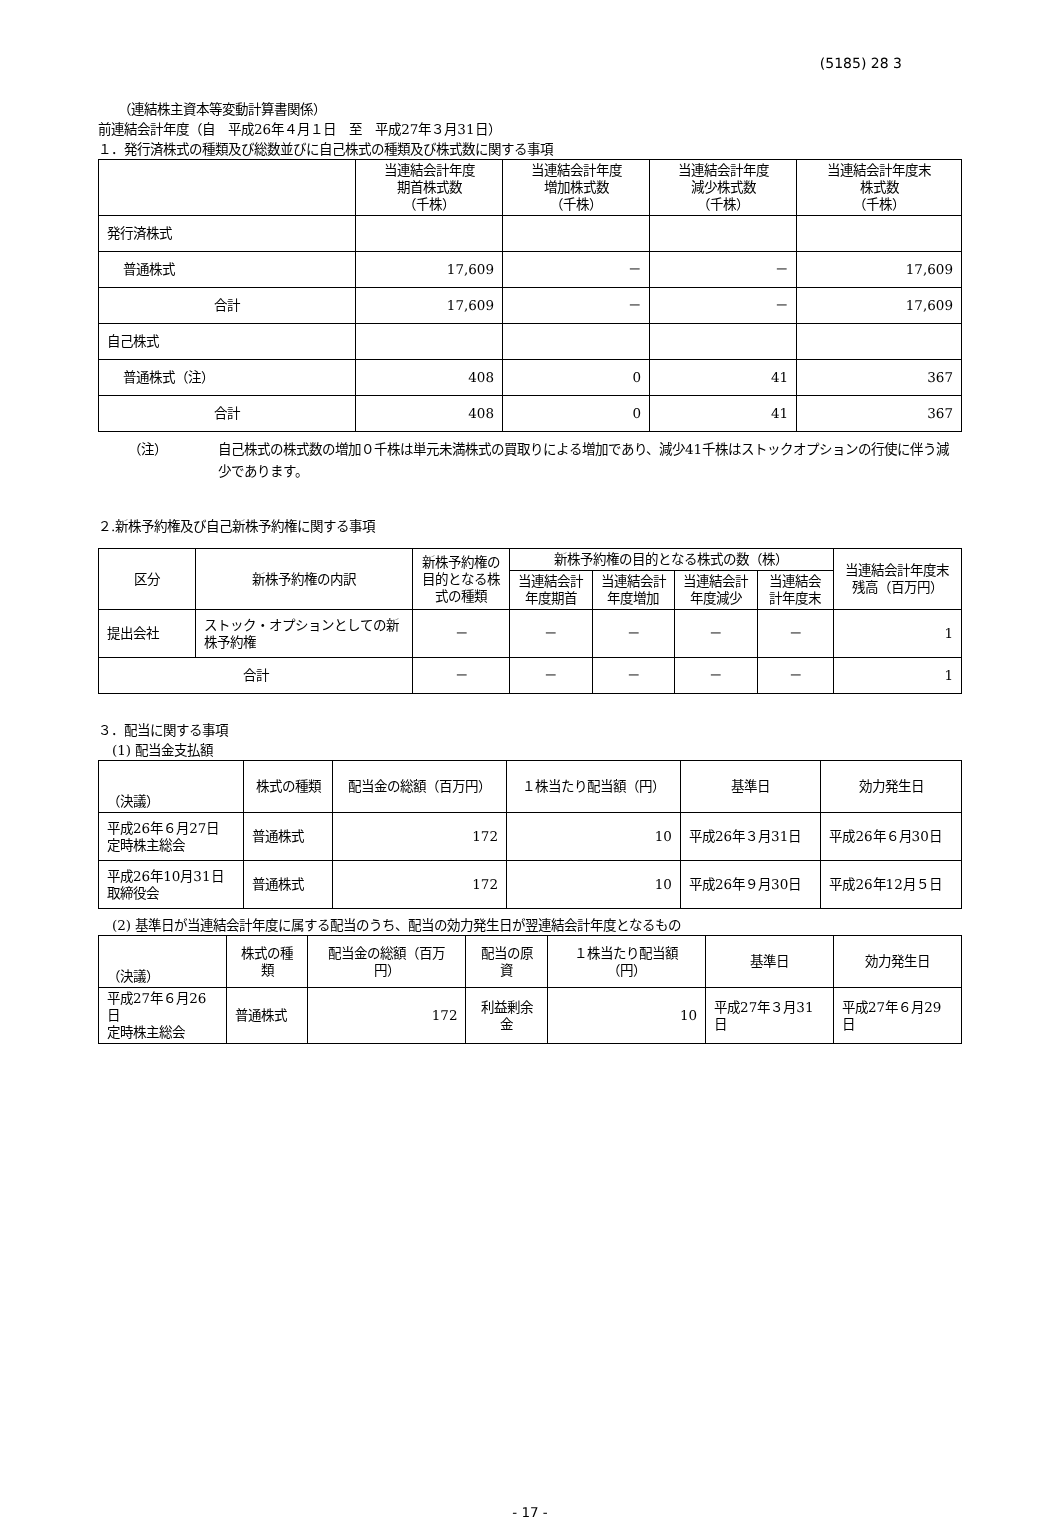(5185) 28 3
（連結株主資本等変動計算書関係）
前連結会計年度（自　平成26年４月１日　至　平成27年３月31日）
１．発行済株式の種類及び総数並びに自己株式の種類及び株式数に関する事項
| | 当連結会計年度 期首株式数 （千株） | 当連結会計年度 増加株式数 （千株） | 当連結会計年度 減少株式数 （千株） | 当連結会計年度末 株式数 （千株） |
| --- | --- | --- | --- | --- |
| 発行済株式 | | | | |
| 普通株式 | 17,609 | － | － | 17,609 |
| 合計 | 17,609 | － | － | 17,609 |
| 自己株式 | | | | |
| 普通株式（注） | 408 | 0 | 41 | 367 |
| 合計 | 408 | 0 | 41 | 367 |
（注） 自己株式の株式数の増加０千株は単元未満株式の買取りによる増加であり、減少41千株はストックオプションの行使に伴う減少であります。
２.新株予約権及び自己新株予約権に関する事項
| 区分 | 新株予約権の内訳 | 新株予約権の目的となる株式の種類 | 新株予約権の目的となる株式の数（株） | | | | 当連結会計年度末残高（百万円） |
| --- | --- | --- | --- | --- | --- | --- | --- |
| | | | 当連結会計年度期首 | 当連結会計年度増加 | 当連結会計年度減少 | 当連結会計年度末 | |
| 提出会社 | ストック・オプションとしての新株予約権 | － | － | － | － | － | 1 |
| 合計 | | － | － | － | － | － | 1 |
３．配当に関する事項
(1) 配当金支払額
| （決議） | 株式の種類 | 配当金の総額（百万円） | １株当たり配当額（円） | 基準日 | 効力発生日 |
| --- | --- | --- | --- | --- | --- |
| 平成26年６月27日 定時株主総会 | 普通株式 | 172 | 10 | 平成26年３月31日 | 平成26年６月30日 |
| 平成26年10月31日 取締役会 | 普通株式 | 172 | 10 | 平成26年９月30日 | 平成26年12月５日 |
(2) 基準日が当連結会計年度に属する配当のうち、配当の効力発生日が翌連結会計年度となるもの
| （決議） | 株式の種類 | 配当金の総額（百万円） | 配当の原資 | １株当たり配当額（円） | 基準日 | 効力発生日 |
| --- | --- | --- | --- | --- | --- | --- |
| 平成27年６月26日 定時株主総会 | 普通株式 | 172 | 利益剰余金 | 10 | 平成27年３月31日 | 平成27年６月29日 |
- 17 -